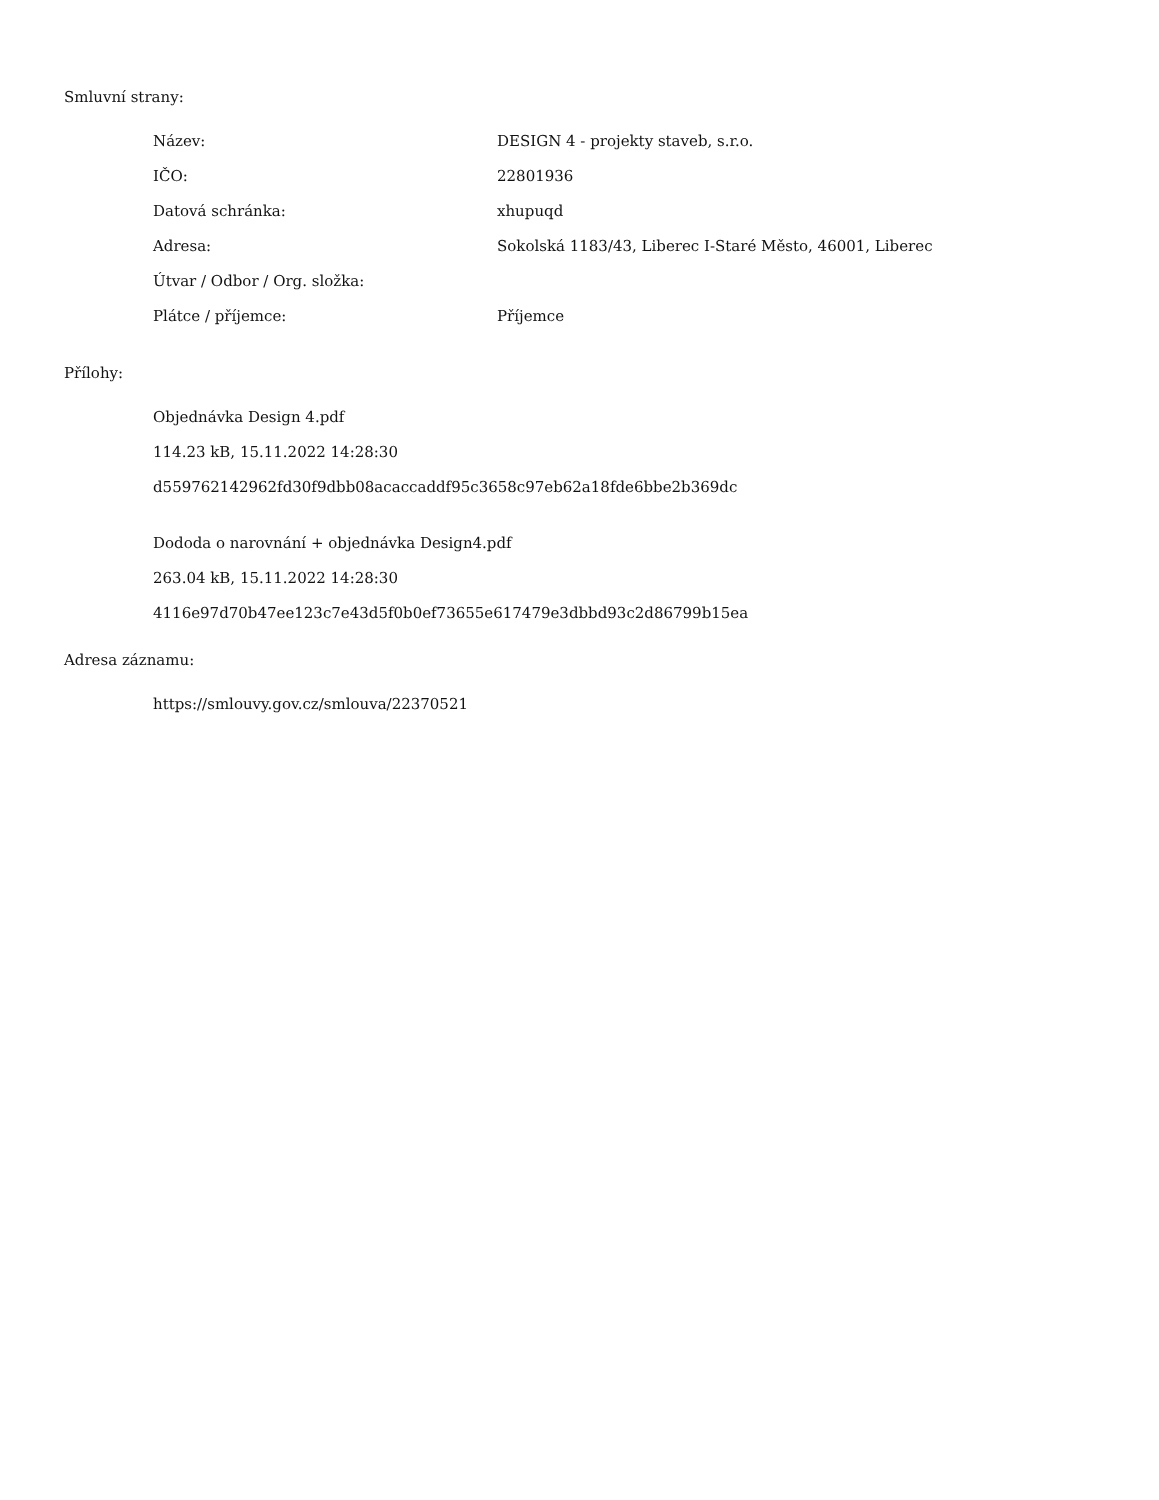Smluvní strany:
| Název: | DESIGN 4 - projekty staveb, s.r.o. |
| IČO: | 22801936 |
| Datová schránka: | xhupuqd |
| Adresa: | Sokolská 1183/43, Liberec I-Staré Město, 46001, Liberec |
| Útvar / Odbor / Org. složka: | |
| Plátce / příjemce: | Příjemce |
Přílohy:
Objednávka Design 4.pdf
114.23 kB, 15.11.2022 14:28:30
d559762142962fd30f9dbb08acaccaddf95c3658c97eb62a18fde6bbe2b369dc
Dododa o narovnání + objednávka Design4.pdf
263.04 kB, 15.11.2022 14:28:30
4116e97d70b47ee123c7e43d5f0b0ef73655e617479e3dbbd93c2d86799b15ea
Adresa záznamu:
https://smlouvy.gov.cz/smlouva/22370521